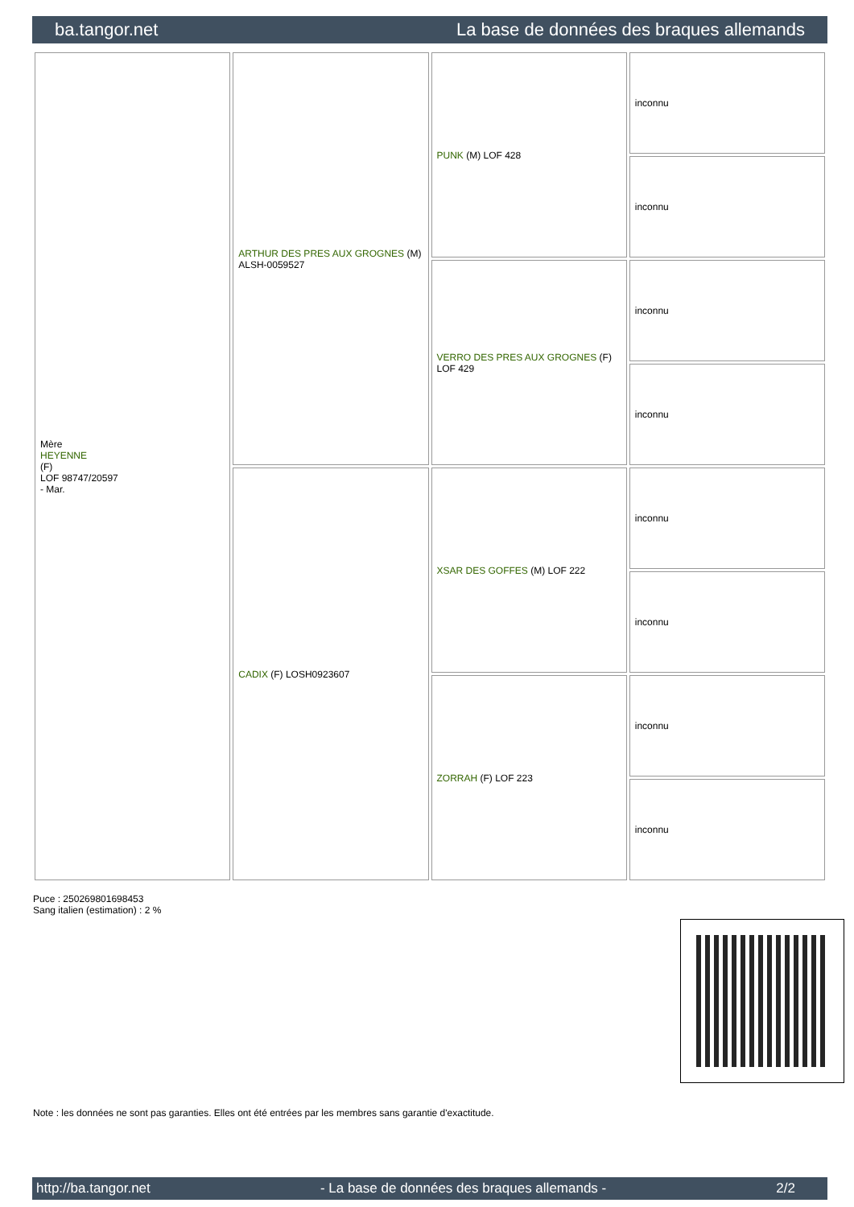ba.tangor.net La base de données des braques allemands
| Mère HEYENNE (F) LOF 98747/20597 - Mar. | ARTHUR DES PRES AUX GROGNES (M) ALSH-0059527 | PUNK (M) LOF 428 | inconnu |
| | | | inconnu |
| | | VERRO DES PRES AUX GROGNES (F) LOF 429 | inconnu |
| | | | inconnu |
| | CADIX (F) LOSH0923607 | XSAR DES GOFFES (M) LOF 222 | inconnu |
| | | | inconnu |
| | | ZORRAH (F) LOF 223 | inconnu |
| | | | inconnu |
Puce : 250269801698453
Sang italien (estimation) : 2 %
Note : les données ne sont pas garanties. Elles ont été entrées par les membres sans garantie d'exactitude.
http://ba.tangor.net - La base de données des braques allemands - 2/2